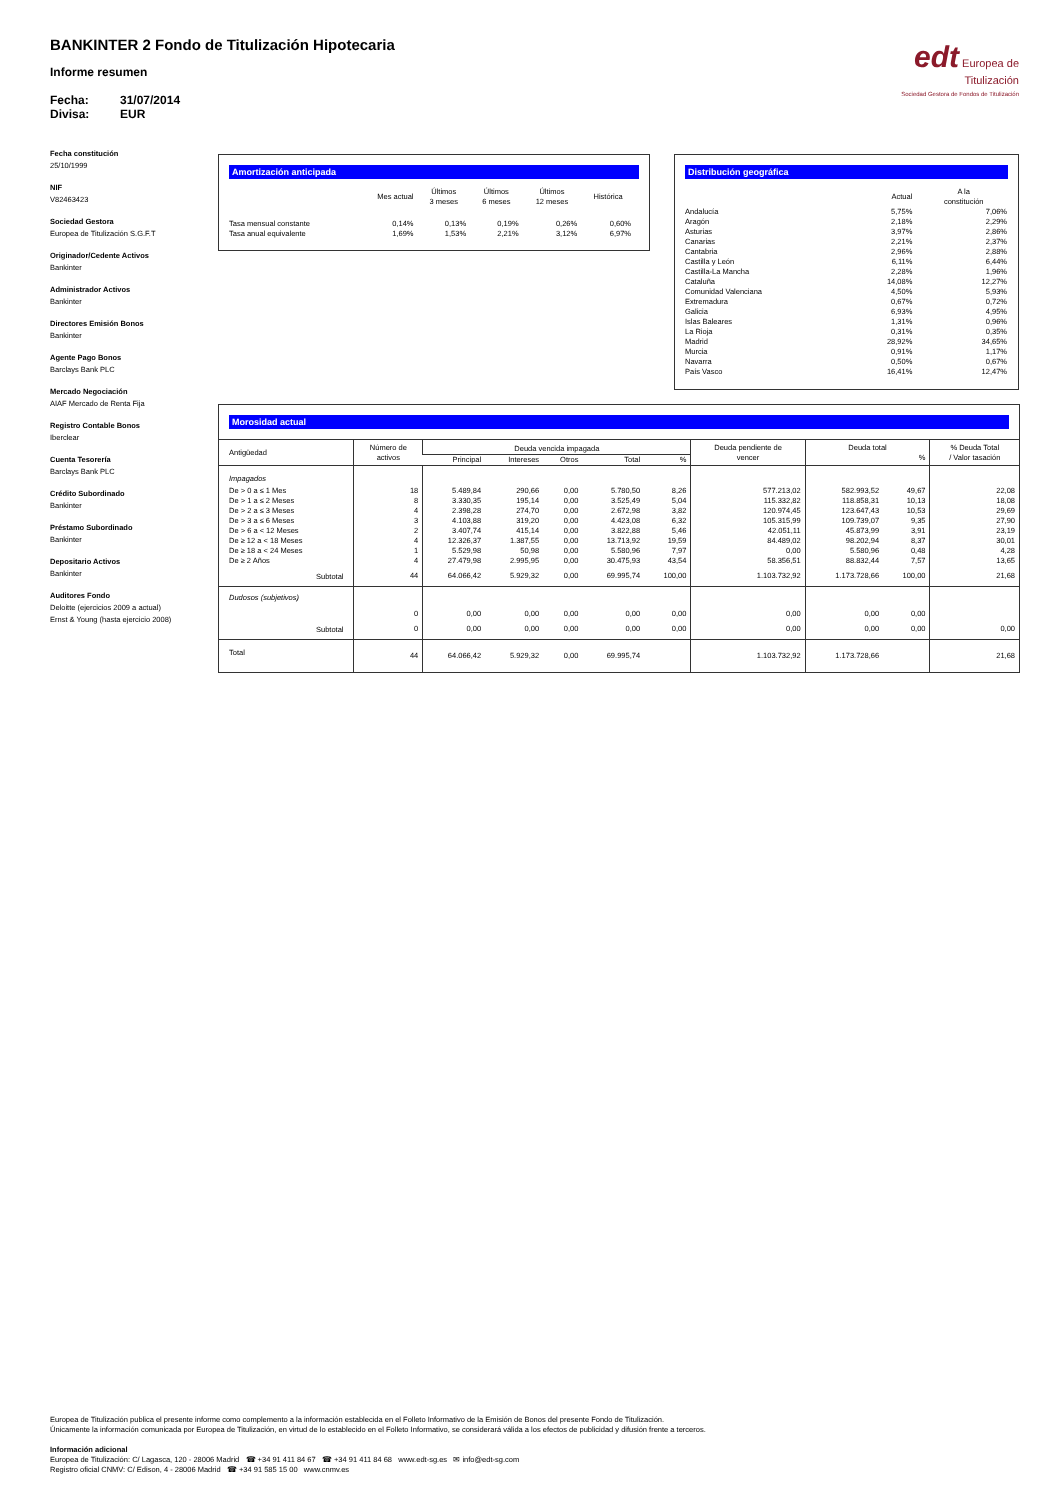BANKINTER 2 Fondo de Titulización Hipotecaria
Informe resumen
Fecha: 31/07/2014
Divisa: EUR
edt Europea de
Titulización
Sociedad Gestora de Fondos de Titulización
Fecha constitución
25/10/1999
NIF
V82463423
Sociedad Gestora
Europea de Titulización S.G.F.T
Originador/Cedente Activos
Bankinter
Administrador Activos
Bankinter
Directores Emisión Bonos
Bankinter
Agente Pago Bonos
Barclays Bank PLC
Mercado Negociación
AIAF Mercado de Renta Fija
Registro Contable Bonos
Iberclear
Cuenta Tesorería
Barclays Bank PLC
Crédito Subordinado
Bankinter
Préstamo Subordinado
Bankinter
Depositario Activos
Bankinter
Auditores Fondo
Deloitte (ejercicios 2009 a actual)
Ernst & Young (hasta ejercicio 2008)
Amortización anticipada
| | Mes actual | Últimos 3 meses | Últimos 6 meses | Últimos 12 meses | Histórica |
| --- | --- | --- | --- | --- | --- |
| Tasa mensual constante | 0,14% | 0,13% | 0,19% | 0,26% | 0,60% |
| Tasa anual equivalente | 1,69% | 1,53% | 2,21% | 3,12% | 6,97% |
Distribución geográfica
| | Actual | A la constitución |
| --- | --- | --- |
| Andalucía | 5,75% | 7,06% |
| Aragón | 2,18% | 2,29% |
| Asturias | 3,97% | 2,86% |
| Canarias | 2,21% | 2,37% |
| Cantabria | 2,96% | 2,88% |
| Castilla y León | 6,11% | 6,44% |
| Castilla-La Mancha | 2,28% | 1,96% |
| Cataluña | 14,08% | 12,27% |
| Comunidad Valenciana | 4,50% | 5,93% |
| Extremadura | 0,67% | 0,72% |
| Galicia | 6,93% | 4,95% |
| Islas Baleares | 1,31% | 0,96% |
| La Rioja | 0,31% | 0,35% |
| Madrid | 28,92% | 34,65% |
| Murcia | 0,91% | 1,17% |
| Navarra | 0,50% | 0,67% |
| País Vasco | 16,41% | 12,47% |
Morosidad actual
| Antigüedad | Número de activos | Deuda vencida impagada | | | | | Deuda pendiente de vencer | Deuda total % | | % Deuda Total / Valor tasación |
| --- | --- | --- | --- | --- | --- | --- | --- | --- | --- | --- |
| | | Principal | Intereses | Otros | Total | % | | | | |
| Impagados | | | | | | | | | | |
| De > 0 a ≤ 1 Mes | 18 | 5.489,84 | 290,66 | 0,00 | 5.780,50 | 8,26 | 577.213,02 | 582.993,52 | 49,67 | 22,08 |
| De > 1 a ≤ 2 Meses | 8 | 3.330,35 | 195,14 | 0,00 | 3.525,49 | 5,04 | 115.332,82 | 118.858,31 | 10,13 | 18,08 |
| De > 2 a ≤ 3 Meses | 4 | 2.398,28 | 274,70 | 0,00 | 2.672,98 | 3,82 | 120.974,45 | 123.647,43 | 10,53 | 29,69 |
| De > 3 a ≤ 6 Meses | 3 | 4.103,88 | 319,20 | 0,00 | 4.423,08 | 6,32 | 105.315,99 | 109.739,07 | 9,35 | 27,90 |
| De > 6 a < 12 Meses | 2 | 3.407,74 | 415,14 | 0,00 | 3.822,88 | 5,46 | 42.051,11 | 45.873,99 | 3,91 | 23,19 |
| De ≥ 12 a < 18 Meses | 4 | 12.326,37 | 1.387,55 | 0,00 | 13.713,92 | 19,59 | 84.489,02 | 98.202,94 | 8,37 | 30,01 |
| De ≥ 18 a < 24 Meses | 1 | 5.529,98 | 50,98 | 0,00 | 5.580,96 | 7,97 | 0,00 | 5.580,96 | 0,48 | 4,28 |
| De ≥ 2 Años | 4 | 27.479,98 | 2.995,95 | 0,00 | 30.475,93 | 43,54 | 58.356,51 | 88.832,44 | 7,57 | 13,65 |
| Subtotal | 44 | 64.066,42 | 5.929,32 | 0,00 | 69.995,74 | 100,00 | 1.103.732,92 | 1.173.728,66 | 100,00 | 21,68 |
| Dudosos (subjetivos) | | | | | | | | | | |
| | 0 | 0,00 | 0,00 | 0,00 | 0,00 | 0,00 | 0,00 | 0,00 | 0,00 | |
| Subtotal | 0 | 0,00 | 0,00 | 0,00 | 0,00 | 0,00 | 0,00 | 0,00 | 0,00 | 0,00 |
| Total | 44 | 64.066,42 | 5.929,32 | 0,00 | 69.995,74 | | 1.103.732,92 | 1.173.728,66 | | 21,68 |
Europea de Titulización publica el presente informe como complemento a la información establecida en el Folleto Informativo de la Emisión de Bonos del presente Fondo de Titulización.
Únicamente la información comunicada por Europea de Titulización, en virtud de lo establecido en el Folleto Informativo, se considerará válida a los efectos de publicidad y difusión frente a terceros.
Información adicional
Europea de Titulización: C/ Lagasca, 120 - 28006 Madrid ☎ +34 91 411 84 67 ☎ +34 91 411 84 68 www.edt-sg.es ✉ info@edt-sg.com
Registro oficial CNMV: C/ Edison, 4 - 28006 Madrid ☎ +34 91 585 15 00 www.cnmv.es